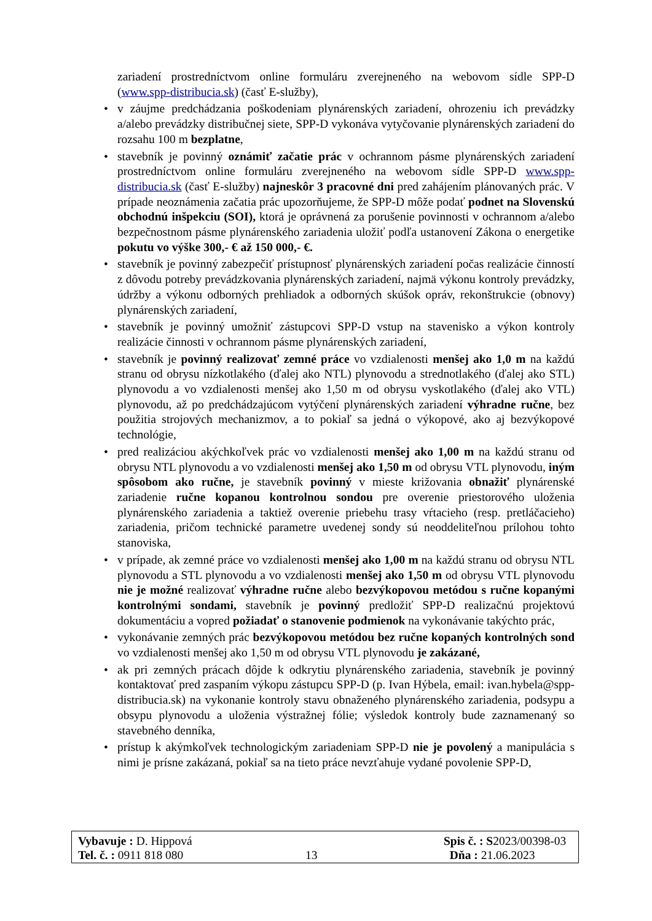zariadení prostredníctvom online formuláru zverejneného na webovom sídle SPP-D (www.spp-distribucia.sk) (časť E-služby),
• v záujme predchádzania poškodeniam plynárenských zariadení, ohrozeniu ich prevádzky a/alebo prevádzky distribučnej siete, SPP-D vykonáva vytyčovanie plynárenských zariadení do rozsahu 100 m bezplatne,
• stavebník je povinný oznámiť začatie prác v ochrannom pásme plynárenských zariadení prostredníctvom online formuláru zverejneného na webovom sídle SPP-D www.spp-distribucia.sk (časť E-služby) najneskôr 3 pracovné dni pred zahájením plánovaných prác. V prípade neoznámenia začatia prác upozorňujeme, že SPP-D môže podať podnet na Slovenskú obchodnú inšpekciu (SOI), ktorá je oprávnená za porušenie povinnosti v ochrannom a/alebo bezpečnostnom pásme plynárenského zariadenia uložiť podľa ustanovení Zákona o energetike pokutu vo výške 300,- € až 150 000,- €.
• stavebník je povinný zabezpečiť prístupnosť plynárenských zariadení počas realizácie činností z dôvodu potreby prevádzkovania plynárenských zariadení, najmä výkonu kontroly prevádzky, údržby a výkonu odborných prehliadok a odborných skúšok opráv, rekonštrukcie (obnovy) plynárenských zariadení,
• stavebník je povinný umožniť zástupcovi SPP-D vstup na stavenisko a výkon kontroly realizácie činnosti v ochrannom pásme plynárenských zariadení,
• stavebník je povinný realizovať zemné práce vo vzdialenosti menšej ako 1,0 m na každú stranu od obrysu nízkotlakého (ďalej ako NTL) plynovodu a strednotlakého (ďalej ako STL) plynovodu a vo vzdialenosti menšej ako 1,50 m od obrysu vyskotlakého (ďalej ako VTL) plynovodu, až po predchádzajúcom vytýčení plynárenských zariadení výhradne ručne, bez použitia strojových mechanizmov, a to pokiaľ sa jedná o výkopové, ako aj bezvýkopové technológie,
• pred realizáciou akýchkoľvek prác vo vzdialenosti menšej ako 1,00 m na každú stranu od obrysu NTL plynovodu a vo vzdialenosti menšej ako 1,50 m od obrysu VTL plynovodu, iným spôsobom ako ručne, je stavebník povinný v mieste križovania obnažiť plynárenské zariadenie ručne kopanou kontrolnou sondou pre overenie priestorového uloženia plynárenského zariadenia a taktiež overenie priebehu trasy vŕtacieho (resp. pretláčacieho) zariadenia, pričom technické parametre uvedenej sondy sú neoddeliteľnou prílohou tohto stanoviska,
• v prípade, ak zemné práce vo vzdialenosti menšej ako 1,00 m na každú stranu od obrysu NTL plynovodu a STL plynovodu a vo vzdialenosti menšej ako 1,50 m od obrysu VTL plynovodu nie je možné realizovať výhradne ručne alebo bezvýkopovou metódou s ručne kopanými kontrolnými sondami, stavebník je povinný predložiť SPP-D realizačnú projektovú dokumentáciu a vopred požiadať o stanovenie podmienok na vykonávanie takýchto prác,
• vykonávanie zemných prác bezvýkopovou metódou bez ručne kopaných kontrolných sond vo vzdialenosti menšej ako 1,50 m od obrysu VTL plynovodu je zakázané,
• ak pri zemných prácach dôjde k odkrytiu plynárenského zariadenia, stavebník je povinný kontaktovať pred zaspaním výkopu zástupcu SPP-D (p. Ivan Hýbela, email: ivan.hybela@spp-distribucia.sk) na vykonanie kontroly stavu obnaženého plynárenského zariadenia, podsypu a obsypu plynovodu a uloženia výstražnej fólie; výsledok kontroly bude zaznamenaný so stavebného denníka,
• prístup k akýmkoľvek technologickým zariadeniam SPP-D nie je povolený a manipulácia s nimi je prísne zakázaná, pokiaľ sa na tieto práce nevzťahuje vydané povolenie SPP-D,
Vybavuje : D. Hippová Spis č. : S2023/00398-03
Tel. č. : 0911 818 080 13 Dňa : 21.06.2023